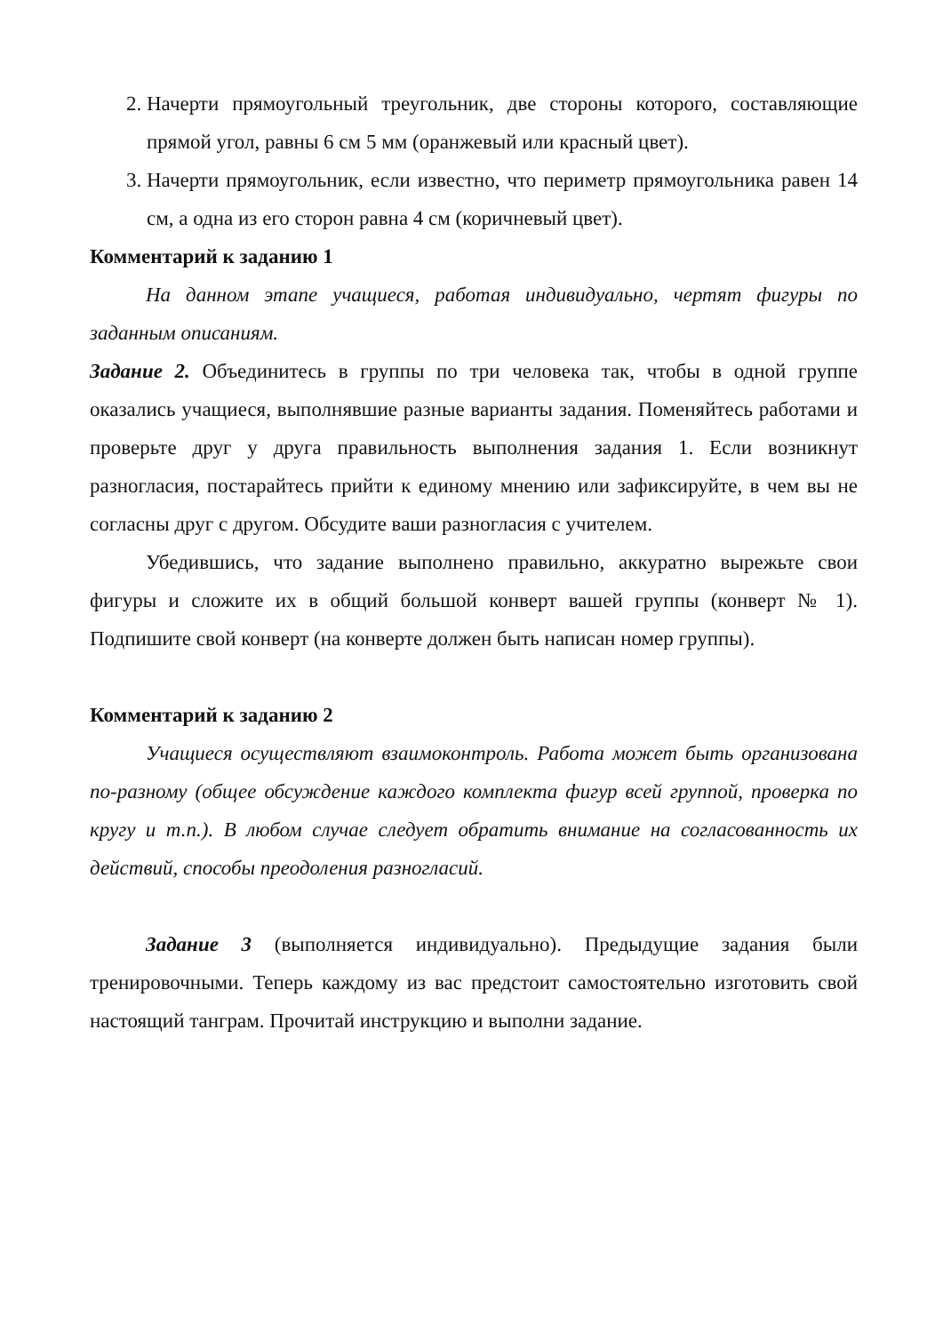2. Начерти прямоугольный треугольник, две стороны которого, составляющие прямой угол, равны 6 см 5 мм (оранжевый или красный цвет).
3. Начерти прямоугольник, если известно, что периметр прямоугольника равен 14 см, а одна из его сторон равна 4 см (коричневый цвет).
Комментарий к заданию 1
На данном этапе учащиеся, работая индивидуально, чертят фигуры по заданным описаниям.
Задание 2. Объединитесь в группы по три человека так, чтобы в одной группе оказались учащиеся, выполнявшие разные варианты задания. Поменяйтесь работами и проверьте друг у друга правильность выполнения задания 1. Если возникнут разногласия, постарайтесь прийти к единому мнению или зафиксируйте, в чем вы не согласны друг с другом. Обсудите ваши разногласия с учителем.
Убедившись, что задание выполнено правильно, аккуратно вырежьте свои фигуры и сложите их в общий большой конверт вашей группы (конверт № 1). Подпишите свой конверт (на конверте должен быть написан номер группы).
Комментарий к заданию 2
Учащиеся осуществляют взаимоконтроль. Работа может быть организована по-разному (общее обсуждение каждого комплекта фигур всей группой, проверка по кругу и т.п.). В любом случае следует обратить внимание на согласованность их действий, способы преодоления разногласий.
Задание 3 (выполняется индивидуально). Предыдущие задания были тренировочными. Теперь каждому из вас предстоит самостоятельно изготовить свой настоящий танграм. Прочитай инструкцию и выполни задание.